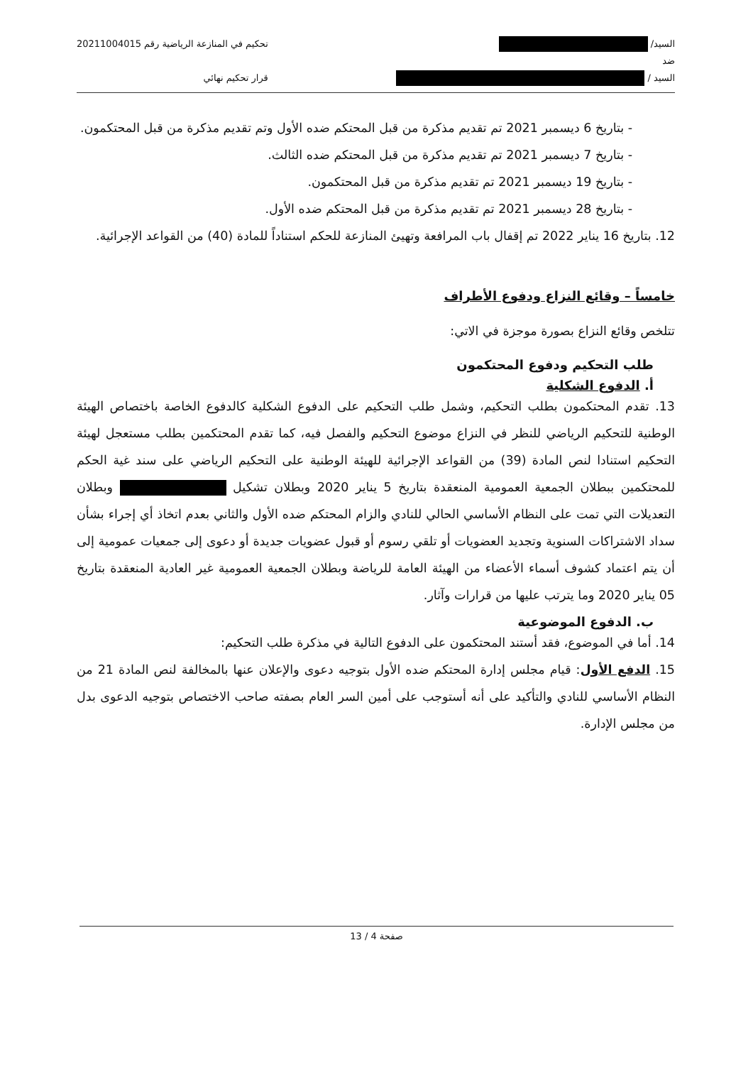السيد/
ضد
السيد /
تحكيم في المنازعة الرياضية رقم 20211004015
قرار تحكيم نهائي
- بتاريخ 6 ديسمبر 2021 تم تقديم مذكرة من قبل المحتكم ضده الأول وتم تقديم مذكرة من قبل المحتكمون.
- بتاريخ 7 ديسمبر 2021 تم تقديم مذكرة من قبل المحتكم ضده الثالث.
- بتاريخ 19 ديسمبر 2021 تم تقديم مذكرة من قبل المحتكمون.
- بتاريخ 28 ديسمبر 2021 تم تقديم مذكرة من قبل المحتكم ضده الأول.
12. بتاريخ 16 يناير 2022 تم إقفال باب المرافعة وتهيئ المنازعة للحكم استناداً للمادة (40) من القواعد الإجرائية.
خامساً – وقائع النزاع ودفوع الأطراف
تتلخص وقائع النزاع بصورة موجزة في الاتي:
طلب التحكيم ودفوع المحتكمون
أ. الدفوع الشكلية
13. تقدم المحتكمون بطلب التحكيم، وشمل طلب التحكيم على الدفوع الشكلية كالدفوع الخاصة باختصاص الهيئة الوطنية للتحكيم الرياضي للنظر في النزاع موضوع التحكيم والفصل فيه، كما تقدم المحتكمين بطلب مستعجل لهيئة التحكيم استنادا لنص المادة (39) من القواعد الإجرائية للهيئة الوطنية على التحكيم الرياضي على سند غية الحكم للمحتكمين ببطلان الجمعية العمومية المنعقدة بتاريخ 5 يناير 2020 وبطلان تشكيل وبطلان التعديلات التي تمت على النظام الأساسي الحالي للنادي والزام المحتكم ضده الأول والثاني بعدم اتخاذ أي إجراء بشأن سداد الاشتراكات السنوية وتجديد العضويات أو تلقي رسوم أو قبول عضويات جديدة أو دعوى إلى جمعيات عمومية إلى أن يتم اعتماد كشوف أسماء الأعضاء من الهيئة العامة للرياضة وبطلان الجمعية العمومية غير العادية المنعقدة بتاريخ 05 يناير 2020 وما يترتب عليها من قرارات وآثار.
ب. الدفوع الموضوعية
14. أما في الموضوع، فقد أستند المحتكمون على الدفوع التالية في مذكرة طلب التحكيم:
15. الدفع الأول: قيام مجلس إدارة المحتكم ضده الأول بتوجيه دعوى والإعلان عنها بالمخالفة لنص المادة 21 من النظام الأساسي للنادي والتأكيد على أنه أستوجب على أمين السر العام بصفته صاحب الاختصاص بتوجيه الدعوى بدل من مجلس الإدارة.
صفحة 4 / 13